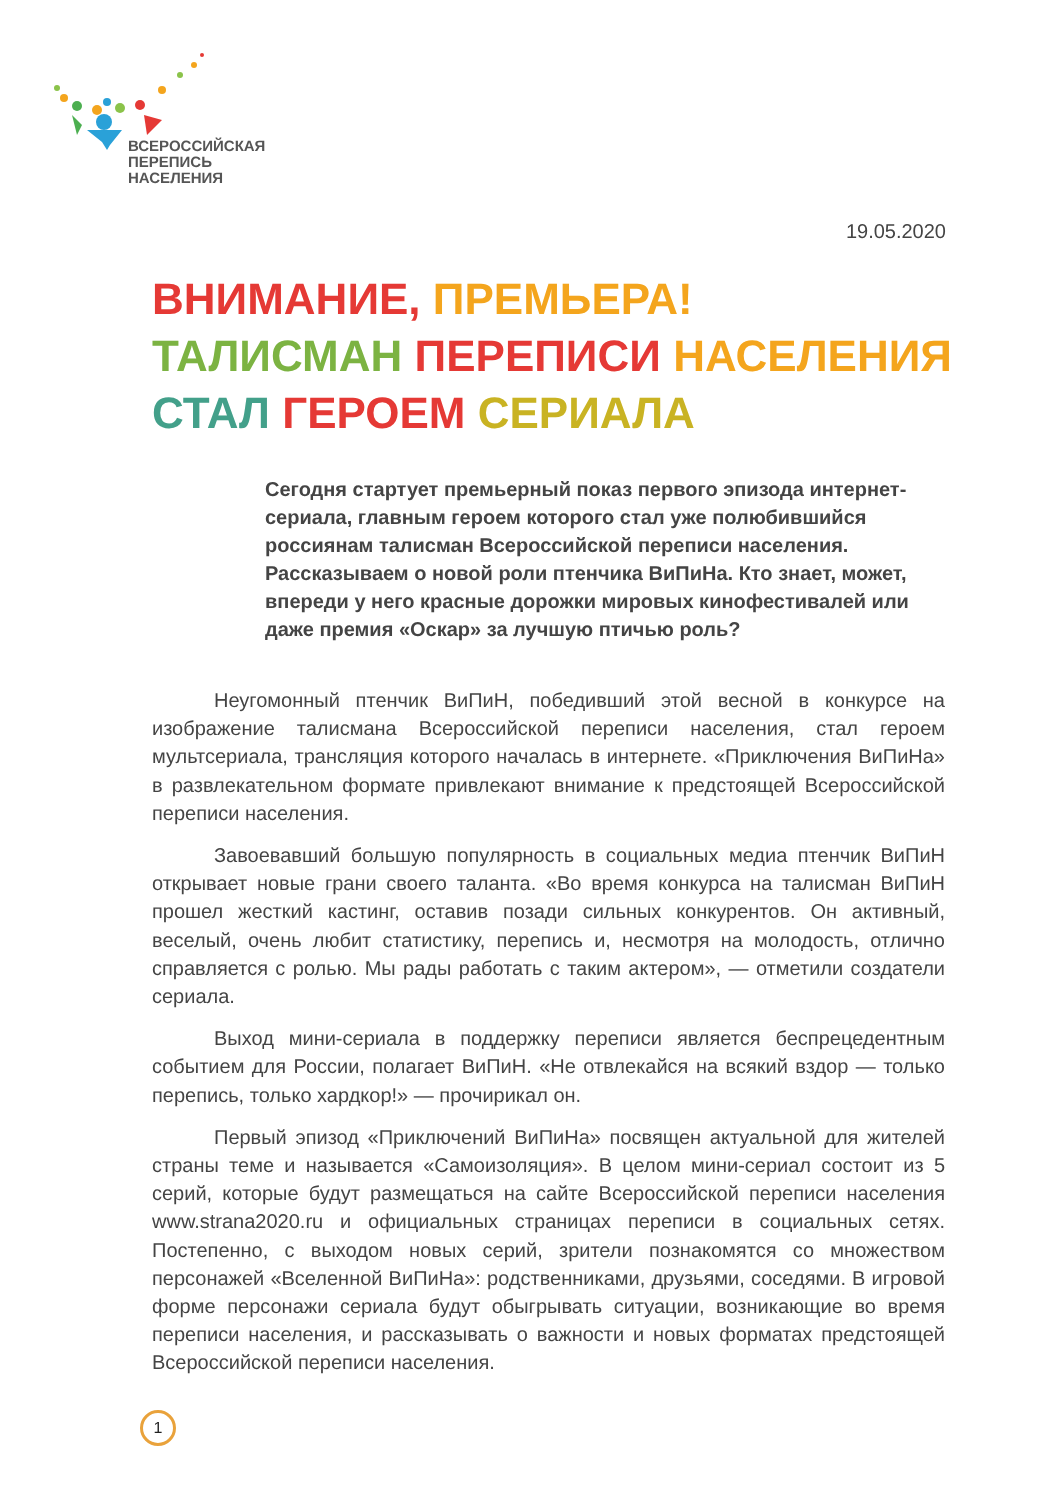ВСЕРОССИЙСКАЯ
ПЕРЕПИСЬ
НАСЕЛЕНИЯ
19.05.2020
ВНИМАНИЕ, ПРЕМЬЕРА! ТАЛИСМАН ПЕРЕПИСИ НАСЕЛЕНИЯ СТАЛ ГЕРОЕМ СЕРИАЛА
Сегодня стартует премьерный показ первого эпизода интернет-сериала, главным героем которого стал уже полюбившийся россиянам талисман Всероссийской переписи населения. Рассказываем о новой роли птенчика ВиПиНа. Кто знает, может, впереди у него красные дорожки мировых кинофестивалей или даже премия «Оскар» за лучшую птичью роль?
Неугомонный птенчик ВиПиН, победивший этой весной в конкурсе на изображение талисмана Всероссийской переписи населения, стал героем мультсериала, трансляция которого началась в интернете. «Приключения ВиПиНа» в развлекательном формате привлекают внимание к предстоящей Всероссийской переписи населения.
Завоевавший большую популярность в социальных медиа птенчик ВиПиН открывает новые грани своего таланта. «Во время конкурса на талисман ВиПиН прошел жесткий кастинг, оставив позади сильных конкурентов. Он активный, веселый, очень любит статистику, перепись и, несмотря на молодость, отлично справляется с ролью. Мы рады работать с таким актером», — отметили создатели сериала.
Выход мини-сериала в поддержку переписи является беспрецедентным событием для России, полагает ВиПиН. «Не отвлекайся на всякий вздор — только перепись, только хардкор!» — прочирикал он.
Первый эпизод «Приключений ВиПиНа» посвящен актуальной для жителей страны теме и называется «Самоизоляция». В целом мини-сериал состоит из 5 серий, которые будут размещаться на сайте Всероссийской переписи населения www.strana2020.ru и официальных страницах переписи в социальных сетях. Постепенно, с выходом новых серий, зрители познакомятся со множеством персонажей «Вселенной ВиПиНа»: родственниками, друзьями, соседями. В игровой форме персонажи сериала будут обыгрывать ситуации, возникающие во время переписи населения, и рассказывать о важности и новых форматах предстоящей Всероссийской переписи населения.
1